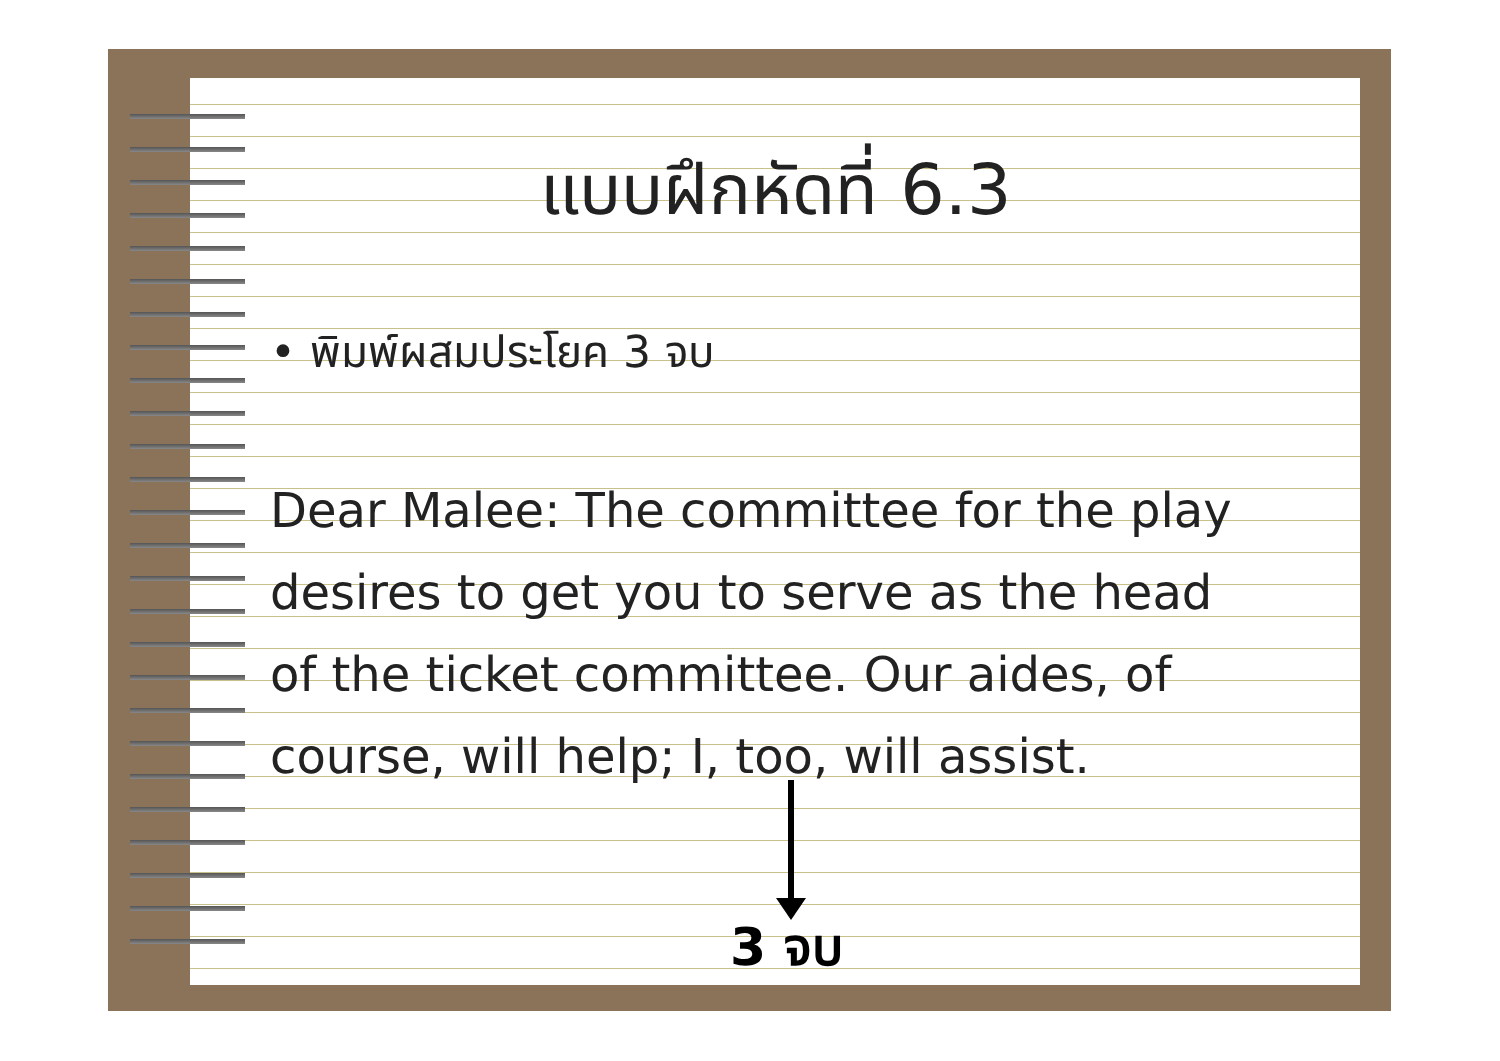แบบฝึกหัดที่ 6.3
• พิมพ์ผสมประโยค 3 จบ
Dear Malee: The committee for the play
desires to get you to serve as the head
of the ticket committee. Our aides, of
course, will help; I, too, will assist.
3 จบ